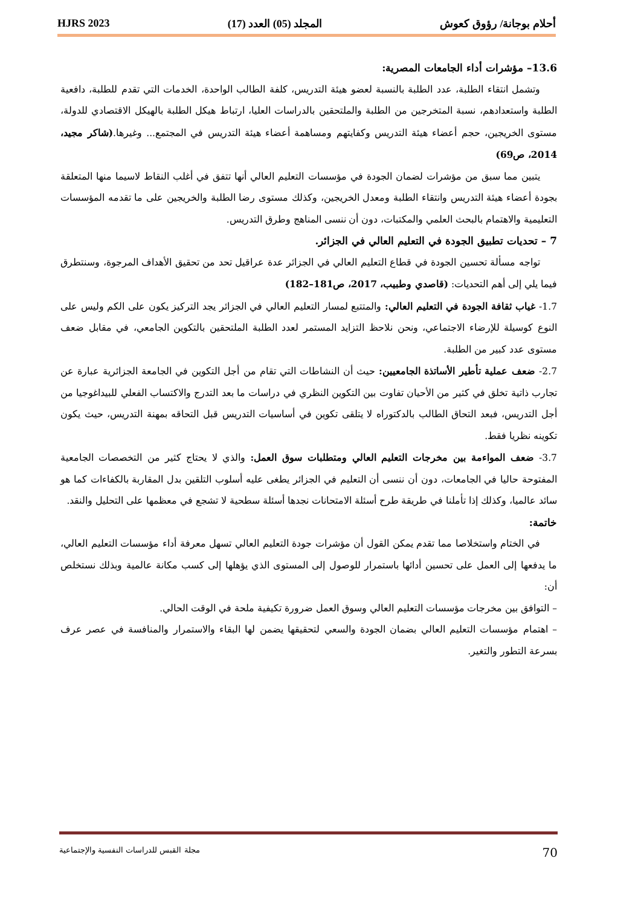أحلام بوجانة/ رؤوق كعوش المجلد (05) العدد (17) HJRS 2023
13.6– مؤشرات أداء الجامعات المصرية:
وتشمل انتقاء الطلبة، عدد الطلبة بالنسبة لعضو هيئة التدريس، كلفة الطالب الواحدة، الخدمات التي تقدم للطلبة، دافعية الطلبة واستعدادهم، نسبة المتخرجين من الطلبة والملتحقين بالدراسات العليا، ارتباط هيكل الطلبة بالهيكل الاقتصادي للدولة، مستوى الخريجين، حجم أعضاء هيئة التدريس وكفايتهم ومساهمة أعضاء هيئة التدريس في المجتمع... وغيرها.(شاكر مجيد، 2014، ص69)
يتبين مما سبق من مؤشرات لضمان الجودة في مؤسسات التعليم العالي أنها تتفق في أغلب النقاط لاسيما منها المتعلقة بجودة أعضاء هيئة التدريس وانتقاء الطلبة ومعدل الخريجين، وكذلك مستوى رضا الطلبة والخريجين على ما تقدمه المؤسسات التعليمية والاهتمام بالبحث العلمي والمكتبات، دون أن ننسى المناهج وطرق التدريس.
7 – تحديات تطبيق الجودة في التعليم العالي في الجزائر.
تواجه مسألة تحسين الجودة في قطاع التعليم العالي في الجزائر عدة عراقيل تحد من تحقيق الأهداف المرجوة، وسنتطرق فيما يلي إلى أهم التحديات: (قاصدي وطبيب، 2017، ص181–182)
1.7- غياب ثقافة الجودة في التعليم العالي: والمتتبع لمسار التعليم العالي في الجزائر يجد التركيز يكون على الكم وليس على النوع كوسيلة للإرضاء الاجتماعي، ونحن نلاحظ التزايد المستمر لعدد الطلبة الملتحقين بالتكوين الجامعي، في مقابل ضعف مستوى عدد كبير من الطلبة.
2.7- ضعف عملية تأطير الأساتذة الجامعيين: حيث أن النشاطات التي تقام من أجل التكوين في الجامعة الجزائرية عبارة عن تجارب ذاتية تخلق في كثير من الأحيان تفاوت بين التكوين النظري في دراسات ما بعد التدرج والاكتساب الفعلي للبيداغوجيا من أجل التدريس، فبعد التحاق الطالب بالدكتوراه لا يتلقى تكوين في أساسيات التدريس قبل التحاقه بمهنة التدريس، حيث يكون تكوينه نظريا فقط.
3.7- ضعف المواءمة بين مخرجات التعليم العالي ومتطلبات سوق العمل: والذي لا يحتاج كثير من التخصصات الجامعية المفتوحة حاليا في الجامعات، دون أن ننسى أن التعليم في الجزائر يطغى عليه أسلوب التلقين بدل المقاربة بالكفاءات كما هو سائد عالميا، وكذلك إذا تأملنا في طريقة طرح أسئلة الامتحانات نجدها أسئلة سطحية لا تشجع في معظمها على التحليل والنقد.
خاتمة:
في الختام واستخلاصا مما تقدم يمكن القول أن مؤشرات جودة التعليم العالي تسهل معرفة أداء مؤسسات التعليم العالي، ما يدفعها إلى العمل على تحسين أدائها باستمرار للوصول إلى المستوى الذي يؤهلها إلى كسب مكانة عالمية وبذلك نستخلص أن:
– التوافق بين مخرجات مؤسسات التعليم العالي وسوق العمل ضرورة تكيفية ملحة في الوقت الحالي.
– اهتمام مؤسسات التعليم العالي بضمان الجودة والسعي لتحقيقها يضمن لها البقاء والاستمرار والمنافسة في عصر عرف بسرعة التطور والتغير.
70 مجلة القبس للدراسات النفسية والإجتماعية